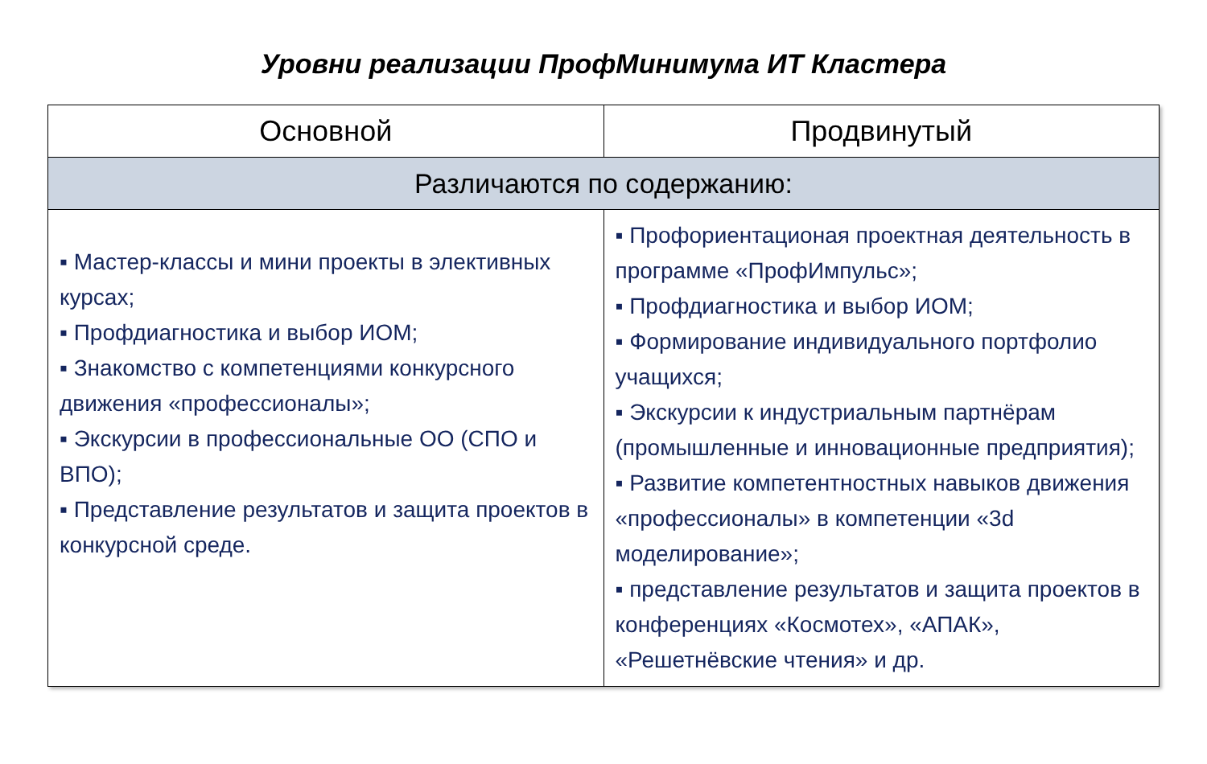Уровни реализации ПрофМинимума ИТ Кластера
| Основной | Продвинутый |
| --- | --- |
| Различаются по содержанию: | |
| ▪ Мастер-классы и мини проекты в элективных курсах; ▪ Профдиагностика и выбор ИОМ; ▪ Знакомство с компетенциями конкурсного движения «профессионалы»; ▪ Экскурсии в профессиональные ОО (СПО и ВПО); ▪ Представление результатов и защита проектов в конкурсной среде. | ▪ Профориентационая проектная деятельность в программе «ПрофИмпульс»; ▪ Профдиагностика и выбор ИОМ; ▪ Формирование индивидуального портфолио учащихся; ▪ Экскурсии к индустриальным партнёрам (промышленные и инновационные предприятия); ▪ Развитие компетентностных навыков движения «профессионалы» в компетенции «3d моделирование»; ▪ представление результатов и защита проектов в конференциях «Космотех», «АПАК», «Решетнёвские чтения» и др. |